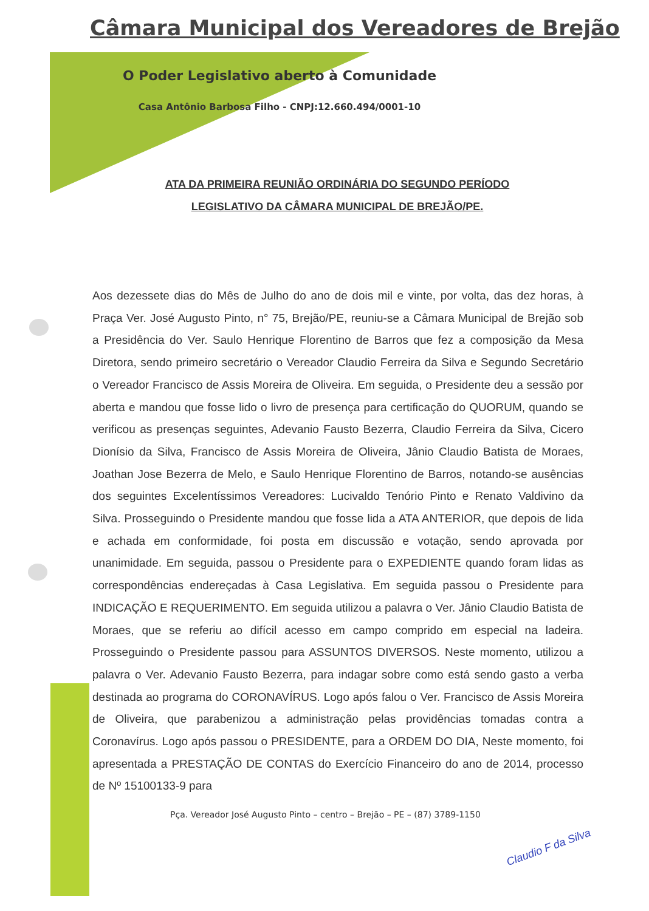Câmara Municipal dos Vereadores de Brejão
O Poder Legislativo aberto à Comunidade
Casa Antônio Barbosa Filho - CNPJ:12.660.494/0001-10
ATA DA PRIMEIRA REUNIÃO ORDINÁRIA DO SEGUNDO PERÍODO
LEGISLATIVO DA CÂMARA MUNICIPAL DE BREJÃO/PE.
Aos dezessete dias do Mês de Julho do ano de dois mil e vinte, por volta, das dez horas, à Praça Ver. José Augusto Pinto, n° 75, Brejão/PE, reuniu-se a Câmara Municipal de Brejão sob a Presidência do Ver. Saulo Henrique Florentino de Barros que fez a composição da Mesa Diretora, sendo primeiro secretário o Vereador Claudio Ferreira da Silva e Segundo Secretário o Vereador Francisco de Assis Moreira de Oliveira. Em seguida, o Presidente deu a sessão por aberta e mandou que fosse lido o livro de presença para certificação do QUORUM, quando se verificou as presenças seguintes, Adevanio Fausto Bezerra, Claudio Ferreira da Silva, Cicero Dionísio da Silva, Francisco de Assis Moreira de Oliveira, Jânio Claudio Batista de Moraes, Joathan Jose Bezerra de Melo, e Saulo Henrique Florentino de Barros, notando-se ausências dos seguintes Excelentíssimos Vereadores: Lucivaldo Tenório Pinto e Renato Valdivino da Silva. Prosseguindo o Presidente mandou que fosse lida a ATA ANTERIOR, que depois de lida e achada em conformidade, foi posta em discussão e votação, sendo aprovada por unanimidade. Em seguida, passou o Presidente para o EXPEDIENTE quando foram lidas as correspondências endereçadas à Casa Legislativa. Em seguida passou o Presidente para INDICAÇÃO E REQUERIMENTO. Em seguida utilizou a palavra o Ver. Jânio Claudio Batista de Moraes, que se referiu ao difícil acesso em campo comprido em especial na ladeira. Prosseguindo o Presidente passou para ASSUNTOS DIVERSOS. Neste momento, utilizou a palavra o Ver. Adevanio Fausto Bezerra, para indagar sobre como está sendo gasto a verba destinada ao programa do CORONAVÍRUS. Logo após falou o Ver. Francisco de Assis Moreira de Oliveira, que parabenizou a administração pelas providências tomadas contra a Coronavírus. Logo após passou o PRESIDENTE, para a ORDEM DO DIA, Neste momento, foi apresentada a PRESTAÇÃO DE CONTAS do Exercício Financeiro do ano de 2014, processo de Nº 15100133-9 para
Pça. Vereador José Augusto Pinto – centro – Brejão – PE – (87) 3789-1150
Claudio F da Silva